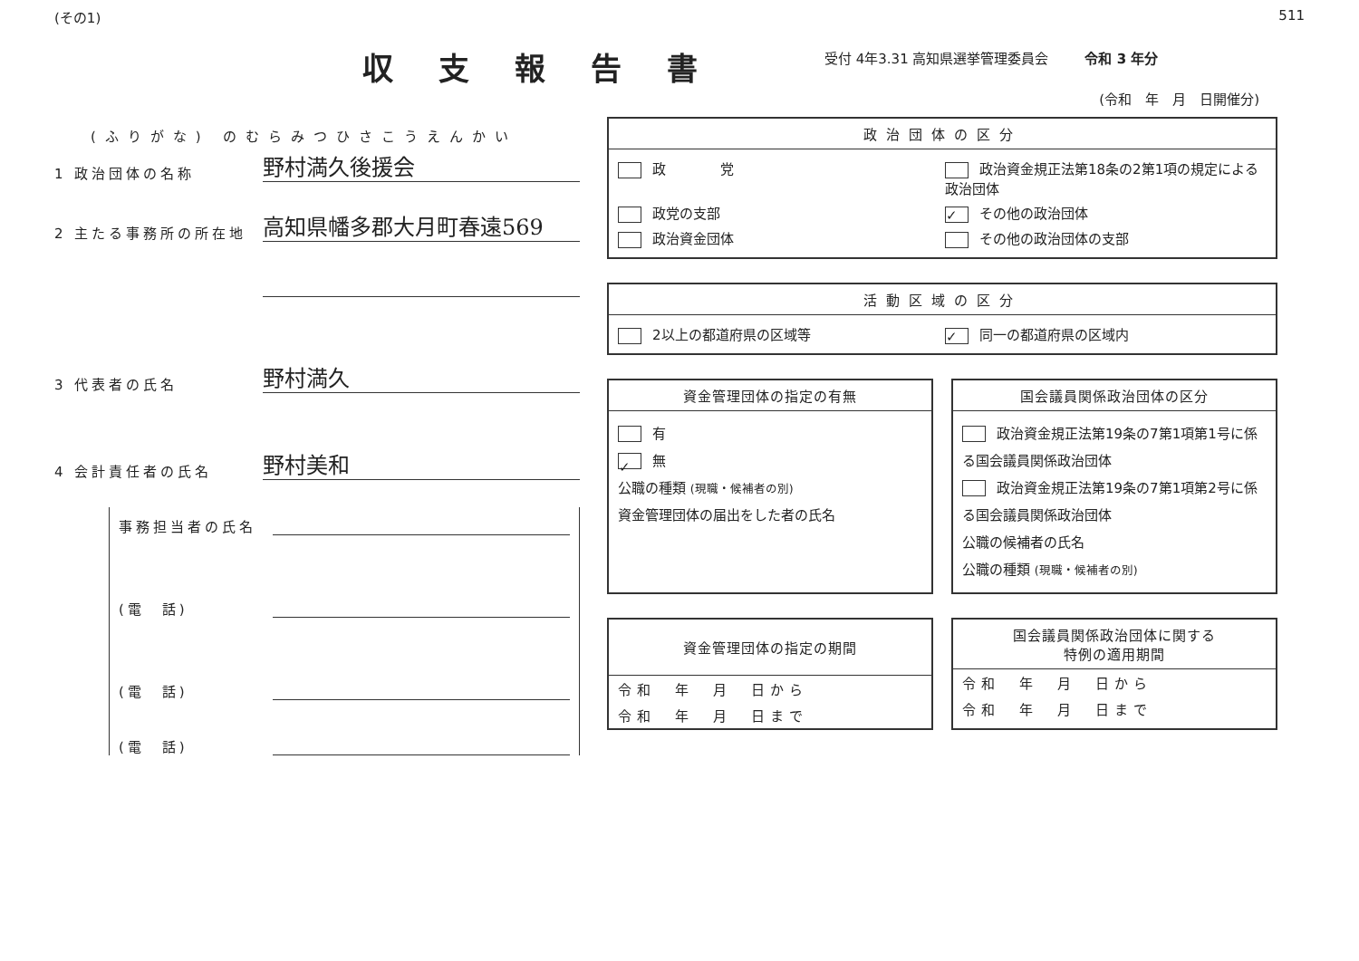(その1) 511
収支報告書
受付 4年3.31 高知県選挙管理委員会 令和 3 年分
(令和　年　月　日開催分)
(ふりがな) のむらみつひさこうえんかい
1 政治団体の名称 野村満久後援会
2 主たる事務所の所在地 高知県幡多郡大月町春遠569
3 代表者の氏名 野村満久
4 会計責任者の氏名 野村美和
事務担当者の氏名
(電　話)
(電　話)
(電　話)
政治団体の区分
政　　　　党
政治資金規正法第18条の2第1項の規定による政治団体
政党の支部
✓ その他の政治団体
政治資金団体
その他の政治団体の支部
活動区域の区分
2以上の都道府県の区域等
✓ 同一の都道府県の区域内
資金管理団体の指定の有無
有
✓ 無
公職の種類 (現職・候補者の別)
資金管理団体の届出をした者の氏名
国会議員関係政治団体の区分
政治資金規正法第19条の7第1項第1号に係る国会議員関係政治団体
政治資金規正法第19条の7第1項第2号に係る国会議員関係政治団体
公職の候補者の氏名
公職の種類 (現職・候補者の別)
資金管理団体の指定の期間
| 令和 年 月 日から |
| 令和 年 月 日まで |
国会議員関係政治団体に関する
特例の適用期間
| 令和 年 月 日から |
| 令和 年 月 日まで |